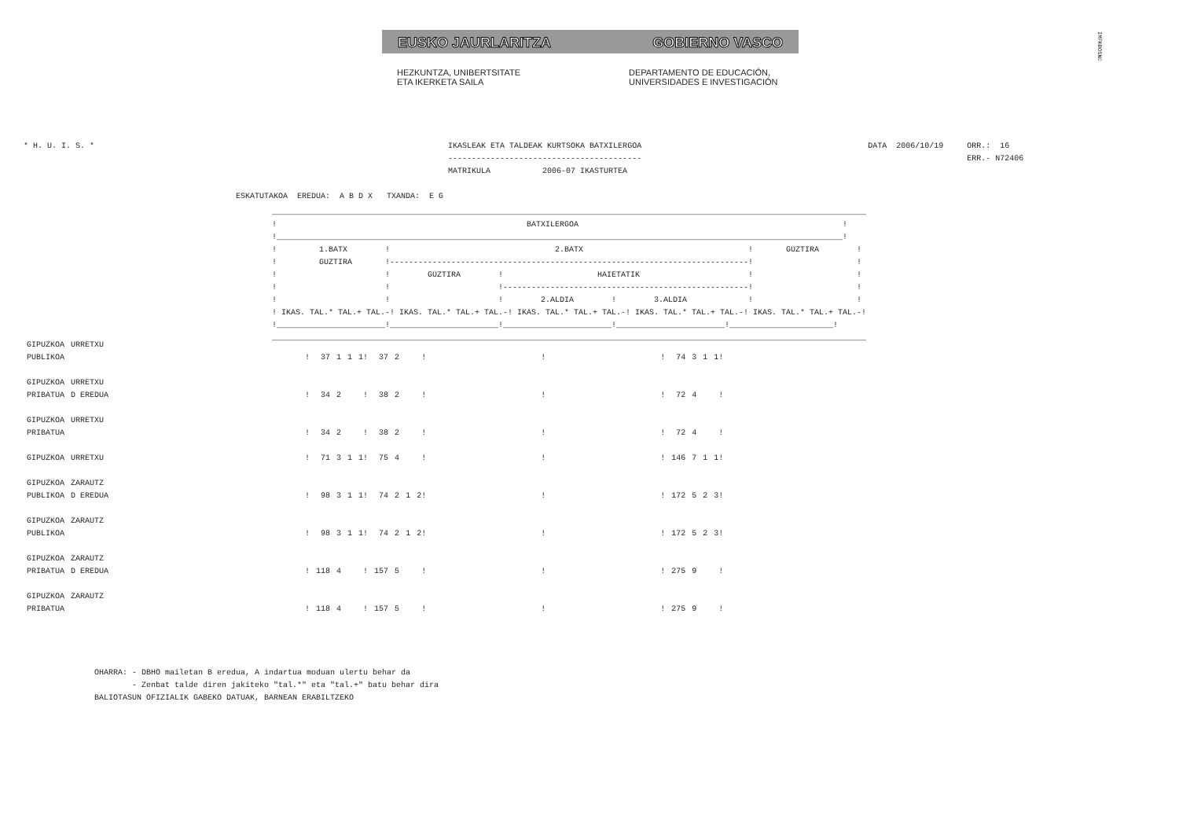EUSKO JAURLARITZA GOBIERNO VASCO
HEZKUNTZA, UNIBERTSITATE
ETA IKERKETA SAILA
DEPARTAMENTO DE EDUCACIÓN,
UNIVERSIDADES E INVESTIGACIÓN
IMFKBOSNC
* H. U. I. S. *                                                                           IKASLEAK ETA TALDEAK KURTSOKA BATXILERGOA                                                DATA  2006/10/19     ORR.:  16
                                                                                          -----------------------------------------                                                                     ERR.- N72406
                                                                                          MATRIKULA           2006-07 IKASTURTEA

                                             ESKATUTAKOA  EREDUA:  A B D X   TXANDA:  E G
______________________________________________________________________________________________________________________________
!                                                     BATXILERGOA                                                        !
!________________________________________________________________________________________________________________________!
!         1.BATX        !                                   2.BATX                                   !       GUZTIRA        !
!         GUZTIRA       !----------------------------------------------------------------------------!                      !
!                       !        GUZTIRA        !                    HAIETATIK                       !                      !
!                       !                       !----------------------------------------------------!                      !
!                       !                       !        2.ALDIA        !        3.ALDIA             !                      !
! IKAS. TAL.* TAL.+ TAL.-! IKAS. TAL.* TAL.+ TAL.-! IKAS. TAL.* TAL.+ TAL.-! IKAS. TAL.* TAL.+ TAL.-! IKAS. TAL.* TAL.+ TAL.-!
!_______________________!_______________________!_______________________!_______________________!______________________!
______________________________________________________________________________________________________________________________
| GIPUZKOA | URRETXU | | | | | | | | | | | | | | | | | |
| PUBLIKOA | | ! | 37 | 1 | 1 | 1! | 37 | 2 | | ! | | ! | | ! | 74 | 3 | 1 | 1! |
| GIPUZKOA | URRETXU | | | | | | | | | | | | | | | | | |
| PRIBATUA | D EREDUA | ! | 34 | 2 | | ! | 38 | 2 | | ! | | ! | | ! | 72 | 4 | | ! |
| GIPUZKOA | URRETXU | | | | | | | | | | | | | | | | | |
| PRIBATUA | | ! | 34 | 2 | | ! | 38 | 2 | | ! | | ! | | ! | 72 | 4 | | ! |
| GIPUZKOA | URRETXU | ! | 71 | 3 | 1 | 1! | 75 | 4 | | ! | | ! | | ! | 146 | 7 | 1 | 1! |
| GIPUZKOA | ZARAUTZ | | | | | | | | | | | | | | | | | |
| PUBLIKOA | D EREDUA | ! | 98 | 3 | 1 | 1! | 74 | 2 | 1 | 2! | | ! | | ! | 172 | 5 | 2 | 3! |
| GIPUZKOA | ZARAUTZ | | | | | | | | | | | | | | | | | |
| PUBLIKOA | | ! | 98 | 3 | 1 | 1! | 74 | 2 | 1 | 2! | | ! | | ! | 172 | 5 | 2 | 3! |
| GIPUZKOA | ZARAUTZ | | | | | | | | | | | | | | | | | |
| PRIBATUA | D EREDUA | ! | 118 | 4 | | ! | 157 | 5 | | ! | | ! | | ! | 275 | 9 | | ! |
| GIPUZKOA | ZARAUTZ | | | | | | | | | | | | | | | | | |
| PRIBATUA | | ! | 118 | 4 | | ! | 157 | 5 | | ! | | ! | | ! | 275 | 9 | | ! |
OHARRA: - DBHO mailetan B eredua, A indartua moduan ulertu behar da
        - Zenbat talde diren jakiteko "tal.*" eta "tal.+" batu behar dira
BALIOTASUN OFIZIALIK GABEKO DATUAK, BARNEAN ERABILTZEKO